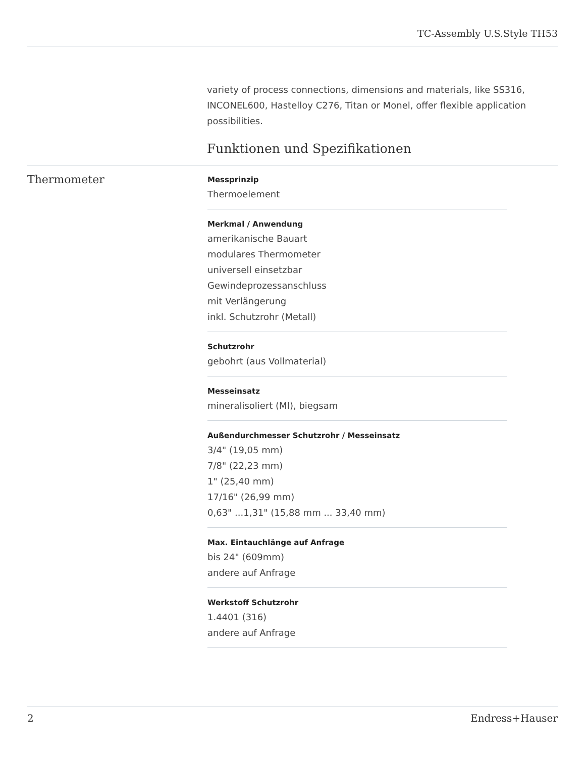TC-Assembly U.S.Style TH53
variety of process connections, dimensions and materials, like SS316, INCONEL600, Hastelloy C276, Titan or Monel, offer flexible application possibilities.
Funktionen und Spezifikationen
Thermometer
Messprinzip
Thermoelement
Merkmal / Anwendung
amerikanische Bauart
modulares Thermometer
universell einsetzbar
Gewindeprozessanschluss
mit Verlängerung
inkl. Schutzrohr (Metall)
Schutzrohr
gebohrt (aus Vollmaterial)
Messeinsatz
mineralisoliert (MI), biegsam
Außendurchmesser Schutzrohr / Messeinsatz
3/4" (19,05 mm)
7/8" (22,23 mm)
1" (25,40 mm)
17/16" (26,99 mm)
0,63" ...1,31" (15,88 mm ... 33,40 mm)
Max. Eintauchlänge auf Anfrage
bis 24" (609mm)
andere auf Anfrage
Werkstoff Schutzrohr
1.4401 (316)
andere auf Anfrage
2 Endress+Hauser